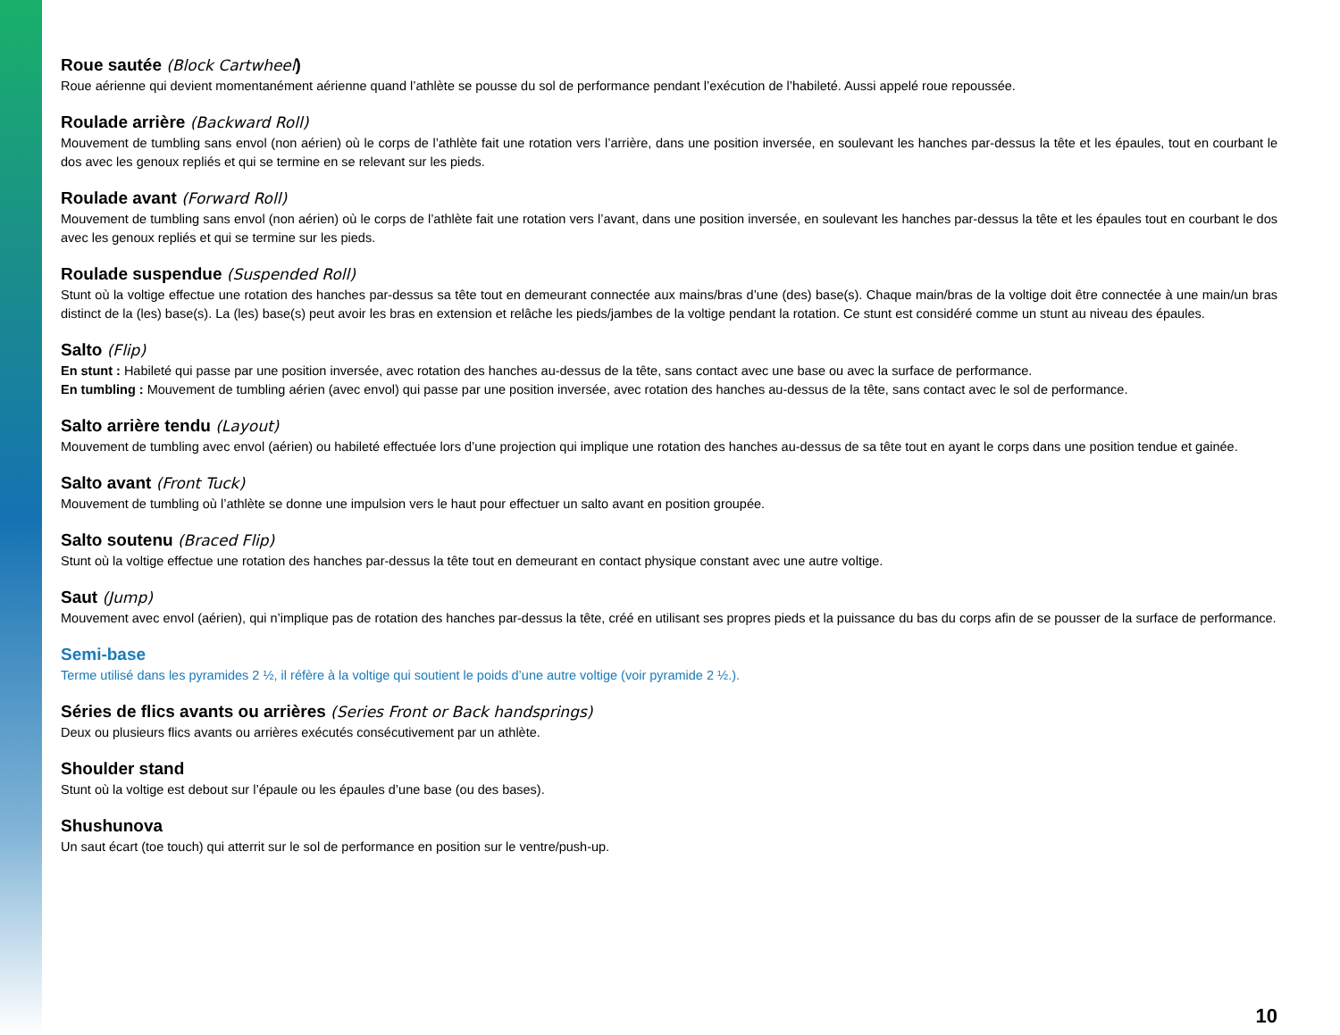Roue sautée (Block Cartwheel)
Roue aérienne qui devient momentanément aérienne quand l’athlète se pousse du sol de performance pendant l’exécution de l’habileté. Aussi appelé roue repoussée.
Roulade arrière (Backward Roll)
Mouvement de tumbling sans envol (non aérien) où le corps de l’athlète fait une rotation vers l’arrière, dans une position inversée, en soulevant les hanches par-dessus la tête et les épaules, tout en courbant le dos avec les genoux repliés et qui se termine en se relevant sur les pieds.
Roulade avant (Forward Roll)
Mouvement de tumbling sans envol (non aérien) où le corps de l’athlète fait une rotation vers l’avant, dans une position inversée, en soulevant les hanches par-dessus la tête et les épaules tout en courbant le dos avec les genoux repliés et qui se termine sur les pieds.
Roulade suspendue (Suspended Roll)
Stunt où la voltige effectue une rotation des hanches par-dessus sa tête tout en demeurant connectée aux mains/bras d’une (des) base(s). Chaque main/bras de la voltige doit être connectée à une main/un bras distinct de la (les) base(s). La (les) base(s) peut avoir les bras en extension et relâche les pieds/jambes de la voltige pendant la rotation. Ce stunt est considéré comme un stunt au niveau des épaules.
Salto (Flip)
En stunt : Habileté qui passe par une position inversée, avec rotation des hanches au-dessus de la tête, sans contact avec une base ou avec la surface de performance.
En tumbling : Mouvement de tumbling aérien (avec envol) qui passe par une position inversée, avec rotation des hanches au-dessus de la tête, sans contact avec le sol de performance.
Salto arrière tendu (Layout)
Mouvement de tumbling avec envol (aérien) ou habileté effectuée lors d’une projection qui implique une rotation des hanches au-dessus de sa tête tout en ayant le corps dans une position tendue et gainée.
Salto avant (Front Tuck)
Mouvement de tumbling où l’athlète se donne une impulsion vers le haut pour effectuer un salto avant en position groupée.
Salto soutenu (Braced Flip)
Stunt où la voltige effectue une rotation des hanches par-dessus la tête tout en demeurant en contact physique constant avec une autre voltige.
Saut (Jump)
Mouvement avec envol (aérien), qui n’implique pas de rotation des hanches par-dessus la tête, créé en utilisant ses propres pieds et la puissance du bas du corps afin de se pousser de la surface de performance.
Semi-base
Terme utilisé dans les pyramides 2 ½, il réfère à la voltige qui soutient le poids d’une autre voltige (voir pyramide 2 ½.).
Séries de flics avants ou arrières (Series Front or Back handsprings)
Deux ou plusieurs flics avants ou arrières exécutés consécutivement par un athlète.
Shoulder stand
Stunt où la voltige est debout sur l’épaule ou les épaules d’une base (ou des bases).
Shushunova
Un saut écart (toe touch) qui atterrit sur le sol de performance en position sur le ventre/push-up.
10